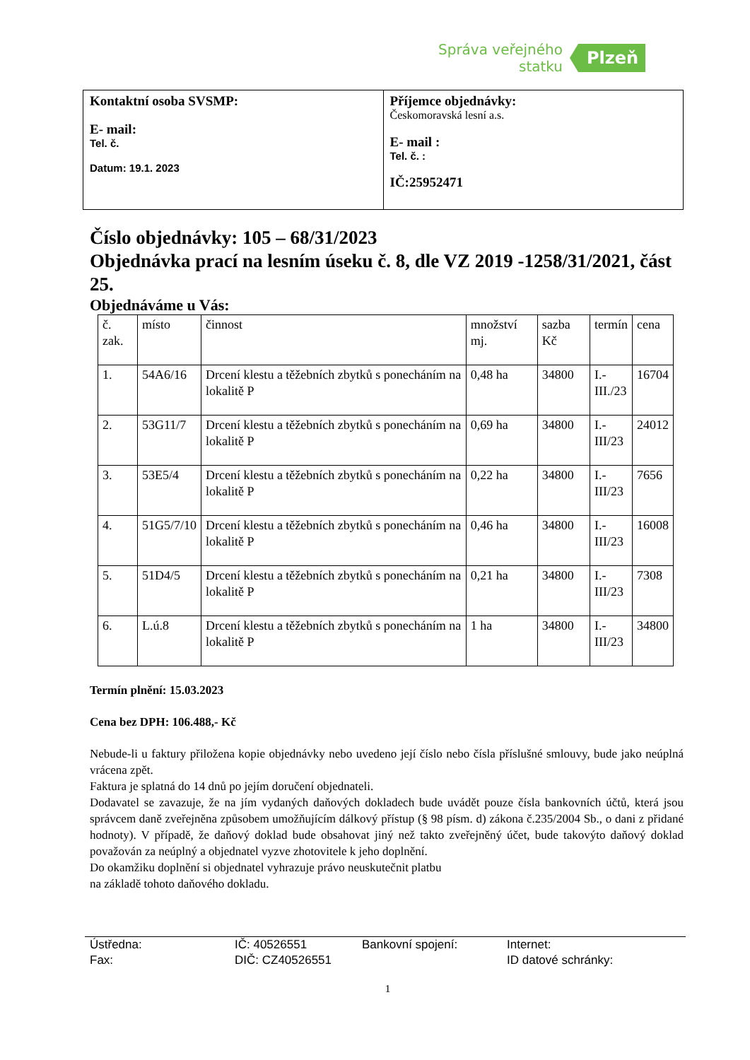Správa veřejného
statku
Plzeň
| Kontaktní osoba SVSMP: E- mail: Tel. č. Datum: 19.1. 2023 | Příjemce objednávky: Českomoravská lesní a.s. E- mail : Tel. č. : IČ:25952471 |
Číslo objednávky: 105 – 68/31/2023
Objednávka prací na lesním úseku č. 8, dle VZ 2019 -1258/31/2021, část 25.
Objednáváme u Vás:
| č. zak. | místo | činnost | množství mj. | sazba Kč | termín | cena |
| 1. | 54A6/16 | Drcení klestu a těžebních zbytků s ponecháním na lokalitě P | 0,48 ha | 34800 | I.- III./23 | 16704 |
| 2. | 53G11/7 | Drcení klestu a těžebních zbytků s ponecháním na lokalitě P | 0,69 ha | 34800 | I.- III/23 | 24012 |
| 3. | 53E5/4 | Drcení klestu a těžebních zbytků s ponecháním na lokalitě P | 0,22 ha | 34800 | I.- III/23 | 7656 |
| 4. | 51G5/7/10 | Drcení klestu a těžebních zbytků s ponecháním na lokalitě P | 0,46 ha | 34800 | I.- III/23 | 16008 |
| 5. | 51D4/5 | Drcení klestu a těžebních zbytků s ponecháním na lokalitě P | 0,21 ha | 34800 | I.- III/23 | 7308 |
| 6. | L.ú.8 | Drcení klestu a těžebních zbytků s ponecháním na lokalitě P | 1 ha | 34800 | I.- III/23 | 34800 |
Termín plnění: 15.03.2023
Cena bez DPH: 106.488,- Kč
Nebude-li u faktury přiložena kopie objednávky nebo uvedeno její číslo nebo čísla příslušné smlouvy, bude jako neúplná vrácena zpět.
Faktura je splatná do 14 dnů po jejím doručení objednateli.
Dodavatel se zavazuje, že na jím vydaných daňových dokladech bude uvádět pouze čísla bankovních účtů, která jsou správcem daně zveřejněna způsobem umožňujícím dálkový přístup (§ 98 písm. d) zákona č.235/2004 Sb., o dani z přidané hodnoty). V případě, že daňový doklad bude obsahovat jiný než takto zveřejněný účet, bude takovýto daňový doklad považován za neúplný a objednatel vyzve zhotovitele k jeho doplnění.
Do okamžiku doplnění si objednatel vyhrazuje právo neuskutečnit platbu
na základě tohoto daňového dokladu.
Ústředna: IČ: 40526551 Bankovní spojení: Internet:
Fax: DIČ: CZ40526551 ID datové schránky:
1